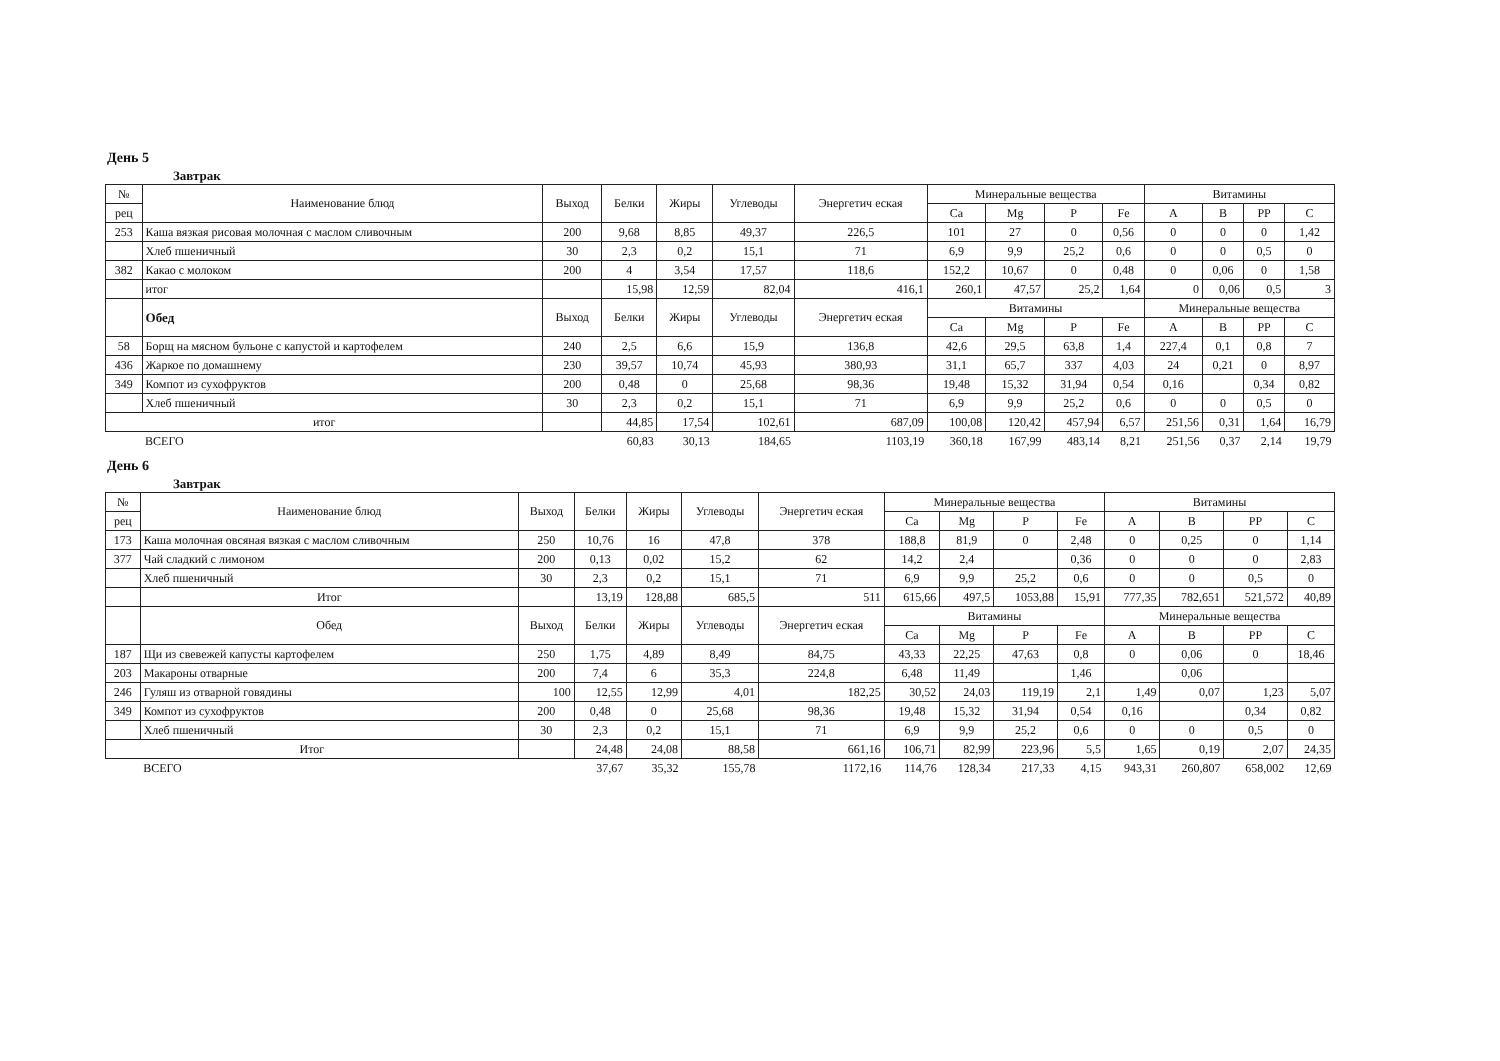День 5
Завтрак
| № | Наименование блюд | Выход | Белки | Жиры | Углеводы | Энергетич еская | Минеральные вещества | | | | Витамины | | | |
| --- | --- | --- | --- | --- | --- | --- | --- | --- | --- | --- | --- | --- | --- | --- |
| рец | | | | | | | Ca | Mg | P | Fe | A | B | PP | C |
| 253 | Каша вязкая рисовая молочная с маслом сливочным | 200 | 9,68 | 8,85 | 49,37 | 226,5 | 101 | 27 | 0 | 0,56 | 0 | 0 | 0 | 1,42 |
| | Хлеб пшеничный | 30 | 2,3 | 0,2 | 15,1 | 71 | 6,9 | 9,9 | 25,2 | 0,6 | 0 | 0 | 0,5 | 0 |
| 382 | Какао с молоком | 200 | 4 | 3,54 | 17,57 | 118,6 | 152,2 | 10,67 | 0 | 0,48 | 0 | 0,06 | 0 | 1,58 |
| | итог | | 15,98 | 12,59 | 82,04 | 416,1 | 260,1 | 47,57 | 25,2 | 1,64 | 0 | 0,06 | 0,5 | 3 |
| | Обед | Выход | Белки | Жиры | Углеводы | Энергетич еская | Витамины | | | | Минеральные вещества | | | |
| | | | | | | | Ca | Mg | P | Fe | A | B | PP | C |
| 58 | Борщ на мясном бульоне с капустой и картофелем | 240 | 2,5 | 6,6 | 15,9 | 136,8 | 42,6 | 29,5 | 63,8 | 1,4 | 227,4 | 0,1 | 0,8 | 7 |
| 436 | Жаркое по домашнему | 230 | 39,57 | 10,74 | 45,93 | 380,93 | 31,1 | 65,7 | 337 | 4,03 | 24 | 0,21 | 0 | 8,97 |
| 349 | Компот из сухофруктов | 200 | 0,48 | 0 | 25,68 | 98,36 | 19,48 | 15,32 | 31,94 | 0,54 | 0,16 | | 0,34 | 0,82 |
| | Хлеб пшеничный | 30 | 2,3 | 0,2 | 15,1 | 71 | 6,9 | 9,9 | 25,2 | 0,6 | 0 | 0 | 0,5 | 0 |
| итог | | | 44,85 | 17,54 | 102,61 | 687,09 | 100,08 | 120,42 | 457,94 | 6,57 | 251,56 | 0,31 | 1,64 | 16,79 |
| | ВСЕГО | | 60,83 | 30,13 | 184,65 | 1103,19 | 360,18 | 167,99 | 483,14 | 8,21 | 251,56 | 0,37 | 2,14 | 19,79 |
День 6
Завтрак
| № | Наименование блюд | Выход | Белки | Жиры | Углеводы | Энергетич еская | Минеральные вещества | | | | Витамины | | | |
| --- | --- | --- | --- | --- | --- | --- | --- | --- | --- | --- | --- | --- | --- | --- |
| рец | | | | | | | Ca | Mg | P | Fe | A | B | PP | C |
| 173 | Каша молочная овсяная вязкая с маслом сливочным | 250 | 10,76 | 16 | 47,8 | 378 | 188,8 | 81,9 | 0 | 2,48 | 0 | 0,25 | 0 | 1,14 |
| 377 | Чай сладкий с лимоном | 200 | 0,13 | 0,02 | 15,2 | 62 | 14,2 | 2,4 | | 0,36 | 0 | 0 | 0 | 2,83 |
| | Хлеб пшеничный | 30 | 2,3 | 0,2 | 15,1 | 71 | 6,9 | 9,9 | 25,2 | 0,6 | 0 | 0 | 0,5 | 0 |
| | Итог | | 13,19 | 128,88 | 685,5 | 511 | 615,66 | 497,5 | 1053,88 | 15,91 | 777,35 | 782,651 | 521,572 | 40,89 |
| | Обед | Выход | Белки | Жиры | Углеводы | Энергетич еская | Витамины | | | | Минеральные вещества | | | |
| | | | | | | | Ca | Mg | P | Fe | A | B | PP | C |
| 187 | Щи из свевежей капусты картофелем | 250 | 1,75 | 4,89 | 8,49 | 84,75 | 43,33 | 22,25 | 47,63 | 0,8 | 0 | 0,06 | 0 | 18,46 |
| 203 | Макароны отварные | 200 | 7,4 | 6 | 35,3 | 224,8 | 6,48 | 11,49 | | 1,46 | | 0,06 | | |
| 246 | Гуляш из отварной говядины | 100 | 12,55 | 12,99 | 4,01 | 182,25 | 30,52 | 24,03 | 119,19 | 2,1 | 1,49 | 0,07 | 1,23 | 5,07 |
| 349 | Компот из сухофруктов | 200 | 0,48 | 0 | 25,68 | 98,36 | 19,48 | 15,32 | 31,94 | 0,54 | 0,16 | | 0,34 | 0,82 |
| | Хлеб пшеничный | 30 | 2,3 | 0,2 | 15,1 | 71 | 6,9 | 9,9 | 25,2 | 0,6 | 0 | 0 | 0,5 | 0 |
| Итог | | | 24,48 | 24,08 | 88,58 | 661,16 | 106,71 | 82,99 | 223,96 | 5,5 | 1,65 | 0,19 | 2,07 | 24,35 |
| | ВСЕГО | | 37,67 | 35,32 | 155,78 | 1172,16 | 114,76 | 128,34 | 217,33 | 4,15 | 943,31 | 260,807 | 658,002 | 12,69 |